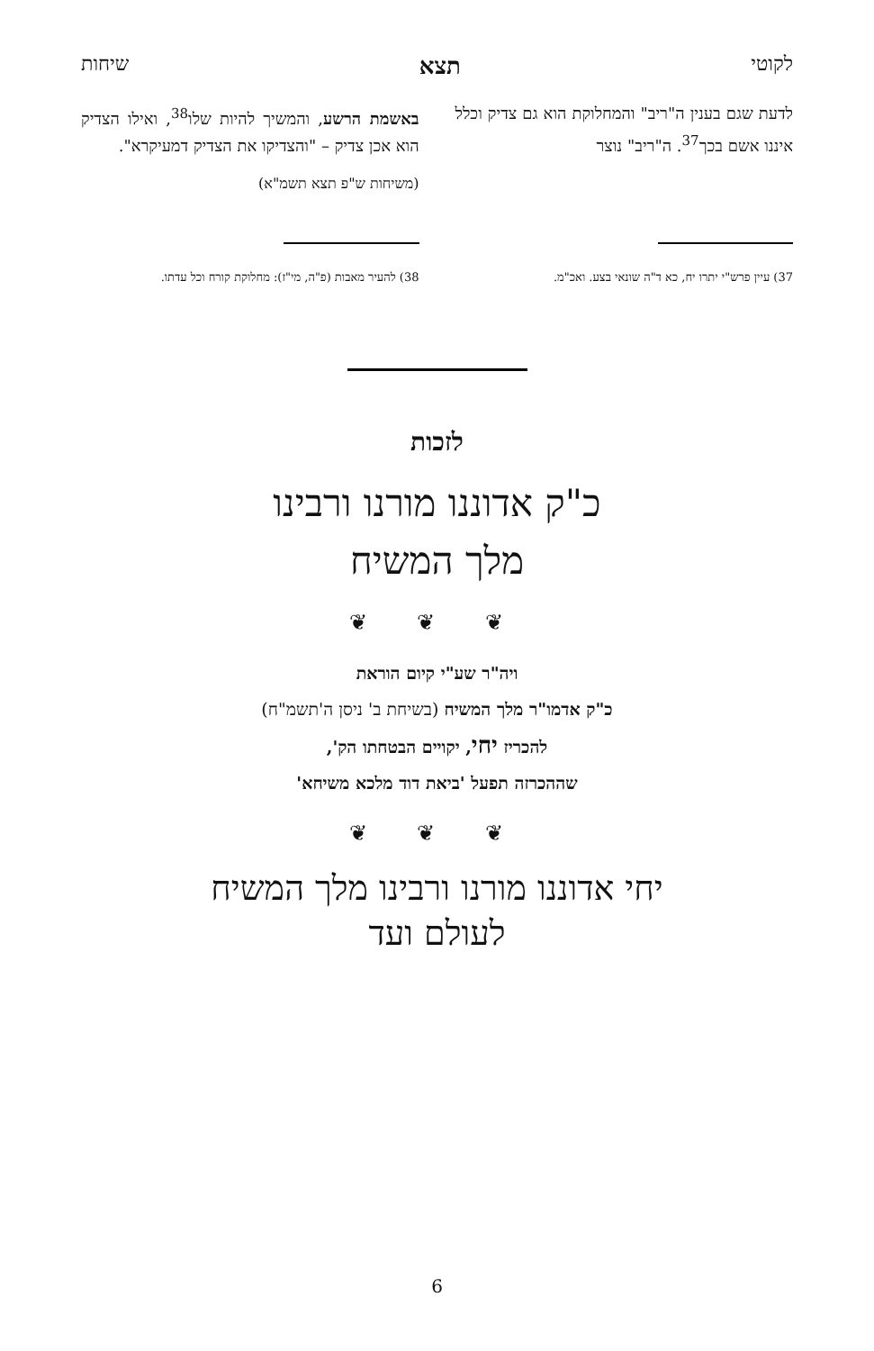לקוטי תצא שיחות
לדעת שגם בענין ה"ריב" והמחלוקת הוא גם צדיק וכלל איננו אשם בכך<sup>37</sup>. ה"ריב" נוצר
באשמת הרשע, והמשיך להיות שלו<sup>38</sup>, ואילו הצדיק הוא אכן צדיק – "והצדיקו את הצדיק דמעיקרא".
(משיחות ש"פ תצא תשמ"א)
37) עיין פרש"י יתרו יח, כא ד"ה שונאי בצע. ואכ"מ.
38) להעיר מאבות (פ"ה, מי"ז): מחלוקת קורח וכל עדתו.
לזכות
כ"ק אדוננו מורנו ורבינו
מלך המשיח
❦ ❦ ❦
ויה"ר שע"י קיום הוראת
כ"ק אדמו"ר מלך המשיח (בשיחת ב' ניסן ה'תשמ"ח)
להכריז יחי, יקויים הבטחתו הק',
שההכרזה תפעל 'ביאת דוד מלכא משיחא'
❦ ❦ ❦
יחי אדוננו מורנו ורבינו מלך המשיח
לעולם ועד
6